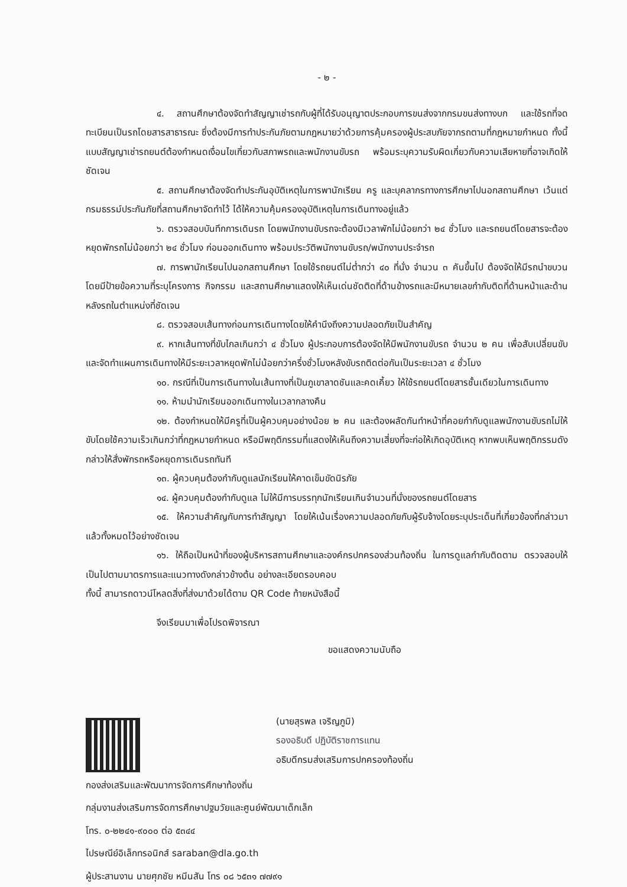- ๒ -
๔. สถานศึกษาต้องจัดทำสัญญาเช่ารถกับผู้ที่ได้รับอนุญาตประกอบการขนส่งจากกรมขนส่งทางบก และใช้รถที่จดทะเบียนเป็นรถโดยสารสาธารณะ ซึ่งต้องมีการทำประกันภัยตามกฎหมายว่าด้วยการคุ้มครองผู้ประสบภัยจากรถตามที่กฎหมายกำหนด ทั้งนี้ แบบสัญญาเช่ารถยนต์ต้องกำหนดเงื่อนไขเกี่ยวกับสภาพรถและพนักงานขับรถ พร้อมระบุความรับผิดเกี่ยวกับความเสียหายที่อาจเกิดให้ชัดเจน
๕. สถานศึกษาต้องจัดทำประกันอุบัติเหตุในการพานักเรียน ครู และบุคลากรทางการศึกษาไปนอกสถานศึกษา เว้นแต่กรมธรรม์ประกันภัยที่สถานศึกษาจัดทำไว้ ได้ให้ความคุ้มครองอุบัติเหตุในการเดินทางอยู่แล้ว
๖. ตรวจสอบบันทึกการเดินรถ โดยพนักงานขับรถจะต้องมีเวลาพักไม่น้อยกว่า ๒๔ ชั่วโมง และรถยนต์โดยสารจะต้องหยุดพักรถไม่น้อยกว่า ๒๔ ชั่วโมง ก่อนออกเดินทาง พร้อมประวัติพนักงานขับรถ/พนักงานประจำรถ
๗. การพานักเรียนไปนอกสถานศึกษา โดยใช้รถยนต์ไม่ต่ำกว่า ๔๐ ที่นั่ง จำนวน ๓ คันขึ้นไป ต้องจัดให้มีรถนำขบวน โดยมีป้ายข้อความที่ระบุโครงการ กิจกรรม และสถานศึกษาแสดงให้เห็นเด่นชัดติดที่ด้านข้างรถและมีหมายเลขกำกับติดที่ด้านหน้าและด้านหลังรถในตำแหน่งที่ชัดเจน
๘. ตรวจสอบเส้นทางก่อนการเดินทางโดยให้คำนึงถึงความปลอดภัยเป็นสำคัญ
๙. หากเส้นทางที่ขับไกลเกินกว่า ๔ ชั่วโมง ผู้ประกอบการต้องจัดให้มีพนักงานขับรถ จำนวน ๒ คน เพื่อสับเปลี่ยนขับ และจัดทำแผนการเดินทางให้มีระยะเวลาหยุดพักไม่น้อยกว่าครึ่งชั่วโมงหลังขับรถติดต่อกันเป็นระยะเวลา ๔ ชั่วโมง
๑๐. กรณีที่เป็นการเดินทางในเส้นทางที่เป็นภูเขาลาดชันและคดเคี้ยว ให้ใช้รถยนต์โดยสารชั้นเดียวในการเดินทาง
๑๑. ห้ามนำนักเรียนออกเดินทางในเวลากลางคืน
๑๒. ต้องกำหนดให้มีครูที่เป็นผู้ควบคุมอย่างน้อย ๒ คน และต้องผลัดกันทำหน้าที่คอยกำกับดูแลพนักงานขับรถไม่ให้ขับโดยใช้ความเร็วเกินกว่าที่กฎหมายกำหนด หรือมีพฤติกรรมที่แสดงให้เห็นถึงความเสี่ยงที่จะก่อให้เกิดอุบัติเหตุ หากพบเห็นพฤติกรรมดังกล่าวให้สั่งพักรถหรือหยุดการเดินรถทันที
๑๓. ผู้ควบคุมต้องกำกับดูแลนักเรียนให้คาดเข็มขัดนิรภัย
๑๔. ผู้ควบคุมต้องกำกับดูแล ไม่ให้มีการบรรทุกนักเรียนเกินจำนวนที่นั่งของรถยนต์โดยสาร
๑๕. ให้ความสำคัญกับการทำสัญญา โดยให้เน้นเรื่องความปลอดภัยกับผู้รับจ้างโดยระบุประเด็นที่เกี่ยวข้องที่กล่าวมาแล้วทั้งหมดไว้อย่างชัดเจน
๑๖. ให้ถือเป็นหน้าที่ของผู้บริหารสถานศึกษาและองค์กรปกครองส่วนท้องถิ่น ในการดูแลกำกับติดตาม ตรวจสอบให้เป็นไปตามมาตรการและแนวทางดังกล่าวข้างต้น อย่างละเอียดรอบคอบ
ทั้งนี้ สามารถดาวน์โหลดสิ่งที่ส่งมาด้วยได้ตาม QR Code ท้ายหนังสือนี้
จึงเรียนมาเพื่อโปรดพิจารณา
ขอแสดงความนับถือ
(นายสุรพล เจริญภูมิ)
รองอธิบดี ปฏิบัติราชการแทน
อธิบดีกรมส่งเสริมการปกครองท้องถิ่น
กองส่งเสริมและพัฒนาการจัดการศึกษาท้องถิ่น
กลุ่มงานส่งเสริมการจัดการศึกษาปฐมวัยและศูนย์พัฒนาเด็กเล็ก
โทร. ๐-๒๒๔๑-๙๐๐๐ ต่อ ๕๓๔๔
ไปรษณีย์อิเล็กทรอนิกส์ saraban@dla.go.th
ผู้ประสานงาน นายศุภชัย หมีนสัน โทร ๐๘ ๖๕๓๑ ๗๗๙๑